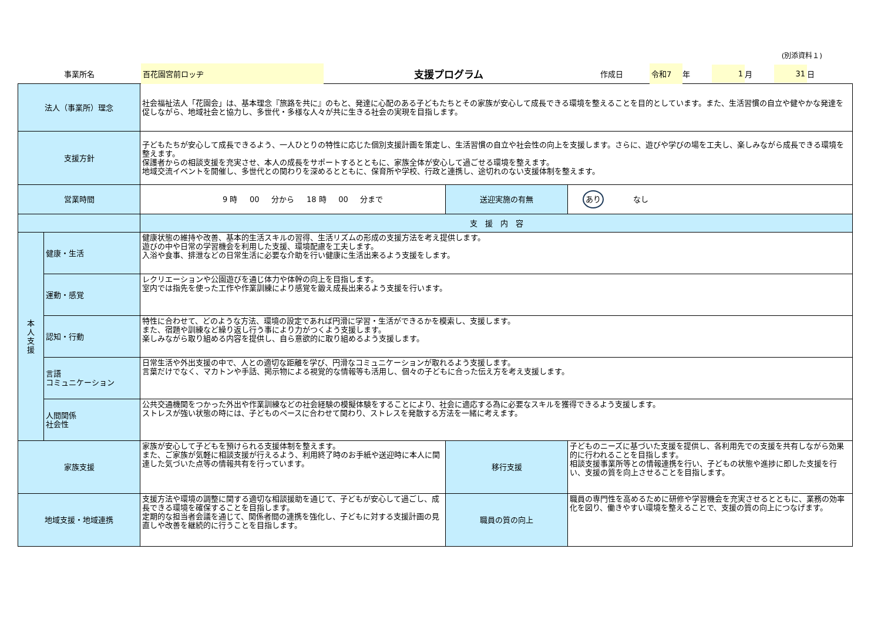(別添資料１)
事業所名
百花園宮前ロッヂ
支援プログラム
作成日
令和7
年
1
月
31
日
| 法人（事業所）理念 | | 社会福祉法人「花園会」は、基本理念『旅路を共に』のもと、発達に心配のある子どもたちとその家族が安心して成長できる環境を整えることを目的としています。また、生活習慣の自立や健やかな発達を促しながら、地域社会と協力し、多世代・多様な人々が共に生きる社会の実現を目指します。 | | |
| 支援方針 | | 子どもたちが安心して成長できるよう、一人ひとりの特性に応じた個別支援計画を策定し、生活習慣の自立や社会性の向上を支援します。さらに、遊びや学びの場を工夫し、楽しみながら成長できる環境を整えます。 保護者からの相談支援を充実させ、本人の成長をサポートするとともに、家族全体が安心して過ごせる環境を整えます。 地域交流イベントを開催し、多世代との関わりを深めるとともに、保育所や学校、行政と連携し、途切れのない支援体制を整えます。 | | |
| 営業時間 | | 9 時 00 分から 18 時 00 分まで | 送迎実施の有無 | あり なし |
| | | 支 援 内 容 | | |
| 本 人 支 援 | 健康・生活 | 健康状態の維持や改善、基本的生活スキルの習得、生活リズムの形成の支援方法を考え提供します。 遊びの中や日常の学習機会を利用した支援、環境配慮を工夫します。 入浴や食事、排泄などの日常生活に必要な介助を行い健康に生活出来るよう支援をします。 | | |
| | 運動・感覚 | レクリエーションや公園遊びを通じ体力や体幹の向上を目指します。 室内では指先を使った工作や作業訓練により感覚を鍛え成長出来るよう支援を行います。 | | |
| | 認知・行動 | 特性に合わせて、どのような方法、環境の設定であれば円滑に学習・生活ができるかを模索し、支援します。 また、宿題や訓練など繰り返し行う事により力がつくよう支援します。 楽しみながら取り組める内容を提供し、自ら意欲的に取り組めるよう支援します。 | | |
| | 言語 コミュニケーション | 日常生活や外出支援の中で、人との適切な距離を学び、円滑なコミュニケーションが取れるよう支援します。 言葉だけでなく、マカトンや手話、掲示物による視覚的な情報等も活用し、個々の子どもに合った伝え方を考え支援します。 | | |
| | 人間関係 社会性 | 公共交通機関をつかった外出や作業訓練などの社会経験の模擬体験をすることにより、社会に適応する為に必要なスキルを獲得できるよう支援します。 ストレスが強い状態の時には、子どものペースに合わせて関わり、ストレスを発散する方法を一緒に考えます。 | | |
| 家族支援 | | 家族が安心して子どもを預けられる支援体制を整えます。 また、ご家族が気軽に相談支援が行えるよう、利用終了時のお手紙や送迎時に本人に関連した気づいた点等の情報共有を行っています。 | 移行支援 | 子どものニーズに基づいた支援を提供し、各利用先での支援を共有しながら効果的に行われることを目指します。 相談支援事業所等との情報連携を行い、子どもの状態や進捗に即した支援を行い、支援の質を向上させることを目指します。 |
| 地域支援・地域連携 | | 支援方法や環境の調整に関する適切な相談援助を通じて、子どもが安心して過ごし、成長できる環境を確保することを目指します。 定期的な担当者会議を通じて、関係者間の連携を強化し、子どもに対する支援計画の見直しや改善を継続的に行うことを目指します。 | 職員の質の向上 | 職員の専門性を高めるために研修や学習機会を充実させるとともに、業務の効率化を図り、働きやすい環境を整えることで、支援の質の向上につなげます。 |